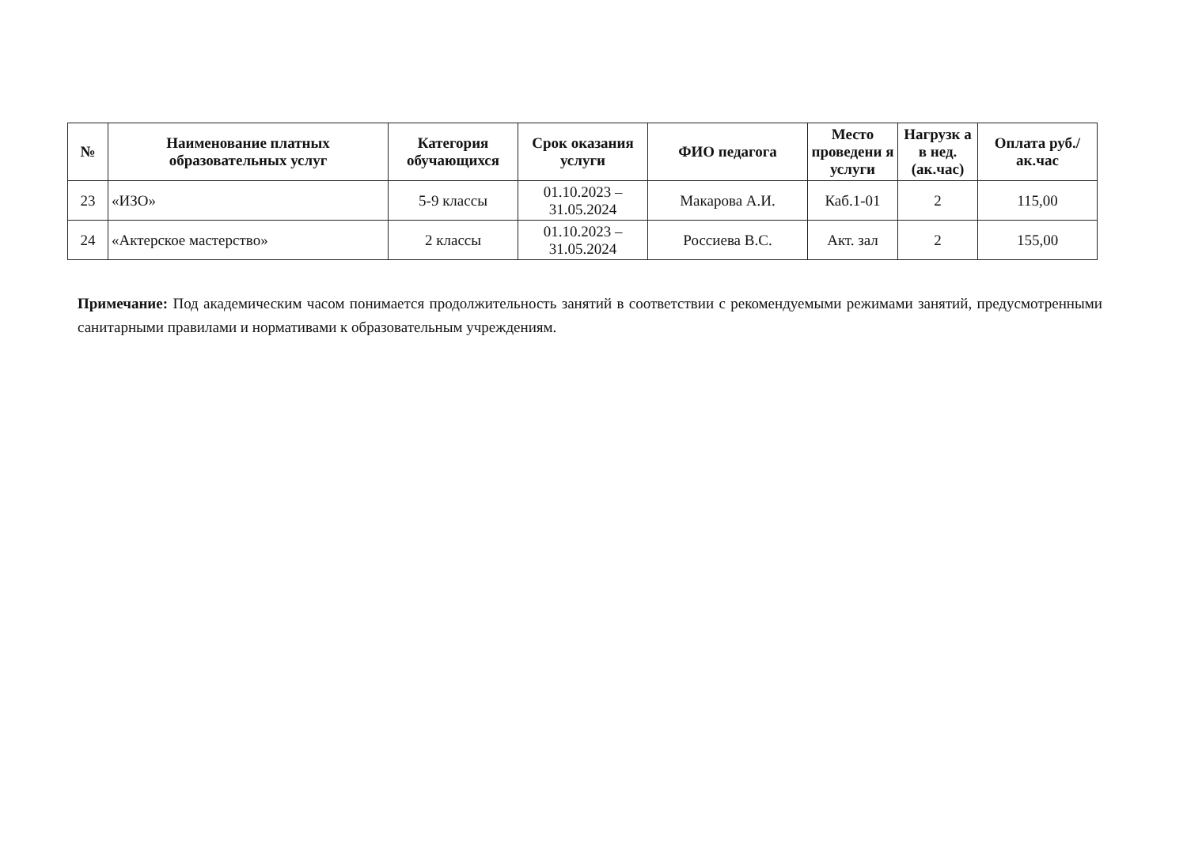| № | Наименование платных образовательных услуг | Категория обучающихся | Срок оказания услуги | ФИО педагога | Место проведени я услуги | Нагрузк а в нед. (ак.час) | Оплата руб./ак.час |
| --- | --- | --- | --- | --- | --- | --- | --- |
| 23 | «ИЗО» | 5-9 классы | 01.10.2023 – 31.05.2024 | Макарова А.И. | Каб.1-01 | 2 | 115,00 |
| 24 | «Актерское мастерство» | 2 классы | 01.10.2023 – 31.05.2024 | Россиева В.С. | Акт. зал | 2 | 155,00 |
Примечание: Под академическим часом понимается продолжительность занятий в соответствии с рекомендуемыми режимами занятий, предусмотренными санитарными правилами и нормативами к образовательным учреждениям.